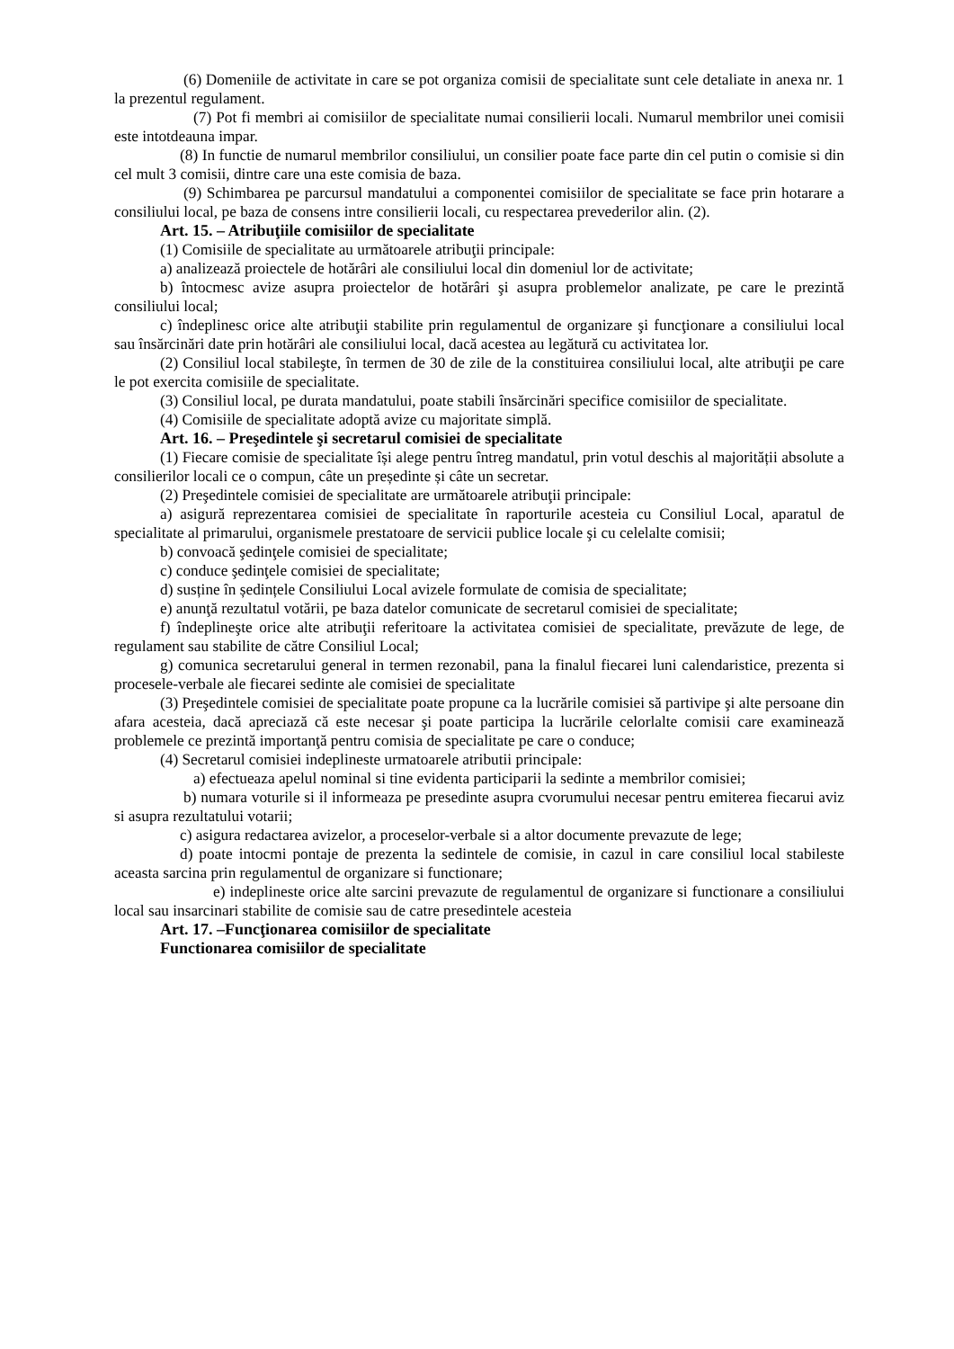(6) Domeniile de activitate in care se pot organiza comisii de specialitate sunt cele detaliate in anexa nr. 1 la prezentul regulament.
(7) Pot fi membri ai comisiilor de specialitate numai consilierii locali. Numarul membrilor unei comisii este intotdeauna impar.
(8) In functie de numarul membrilor consiliului, un consilier poate face parte din cel putin o comisie si din cel mult 3 comisii, dintre care una este comisia de baza.
(9) Schimbarea pe parcursul mandatului a componentei comisiilor de specialitate se face prin hotarare a consiliului local, pe baza de consens intre consilierii locali, cu respectarea prevederilor alin. (2).
Art. 15. – Atribuţiile comisiilor de specialitate
(1) Comisiile de specialitate au următoarele atribuţii principale:
a) analizează proiectele de hotărâri ale consiliului local din domeniul lor de activitate;
b) întocmesc avize asupra proiectelor de hotărâri şi asupra problemelor analizate, pe care le prezintă consiliului local;
c) îndeplinesc orice alte atribuţii stabilite prin regulamentul de organizare şi funcţionare a consiliului local sau însărcinări date prin hotărâri ale consiliului local, dacă acestea au legătură cu activitatea lor.
(2) Consiliul local stabileşte, în termen de 30 de zile de la constituirea consiliului local, alte atribuţii pe care le pot exercita comisiile de specialitate.
(3) Consiliul local, pe durata mandatului, poate stabili însărcinări specifice comisiilor de specialitate.
(4) Comisiile de specialitate adoptă avize cu majoritate simplă.
Art. 16. – Preşedintele şi secretarul comisiei de specialitate
(1) Fiecare comisie de specialitate își alege pentru întreg mandatul, prin votul deschis al majorității absolute a consilierilor locali ce o compun, câte un președinte și câte un secretar.
(2) Preşedintele comisiei de specialitate are următoarele atribuţii principale:
a) asigură reprezentarea comisiei de specialitate în raporturile acesteia cu Consiliul Local, aparatul de specialitate al primarului, organismele prestatoare de servicii publice locale şi cu celelalte comisii;
b) convoacă şedinţele comisiei de specialitate;
c) conduce şedinţele comisiei de specialitate;
d) susține în ședințele Consiliului Local avizele formulate de comisia de specialitate;
e) anunţă rezultatul votării, pe baza datelor comunicate de secretarul comisiei de specialitate;
f) îndeplineşte orice alte atribuţii referitoare la activitatea comisiei de specialitate, prevăzute de lege, de regulament sau stabilite de către Consiliul Local;
g) comunica secretarului general in termen rezonabil, pana la finalul fiecarei luni calendaristice, prezenta si procesele-verbale ale fiecarei sedinte ale comisiei de specialitate
(3) Preşedintele comisiei de specialitate poate propune ca la lucrările comisiei să partivipe şi alte persoane din afara acesteia, dacă apreciază că este necesar şi poate participa la lucrările celorlalte comisii care examinează problemele ce prezintă importanţă pentru comisia de specialitate pe care o conduce;
(4) Secretarul comisiei indeplineste urmatoarele atributii principale:
a) efectueaza apelul nominal si tine evidenta participarii la sedinte a membrilor comisiei;
b) numara voturile si il informeaza pe presedinte asupra cvorumului necesar pentru emiterea fiecarui aviz si asupra rezultatului votarii;
c) asigura redactarea avizelor, a proceselor-verbale si a altor documente prevazute de lege;
d) poate intocmi pontaje de prezenta la sedintele de comisie, in cazul in care consiliul local stabileste aceasta sarcina prin regulamentul de organizare si functionare;
e) indeplineste orice alte sarcini prevazute de regulamentul de organizare si functionare a consiliului local sau insarcinari stabilite de comisie sau de catre presedintele acesteia
Art. 17. –Funcţionarea comisiilor de specialitate
Functionarea comisiilor de specialitate